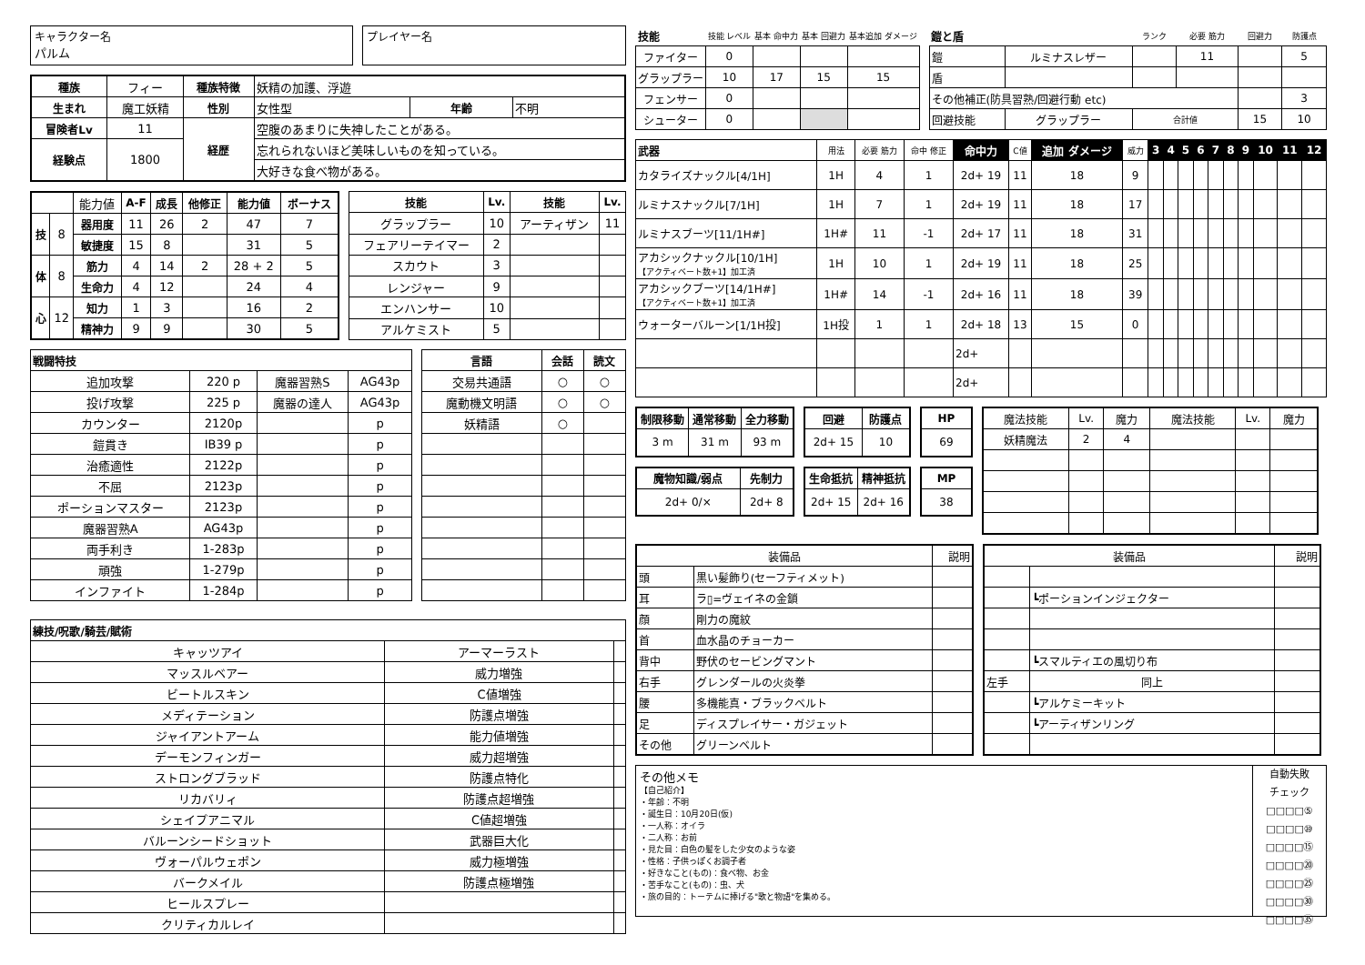キャラクター名
パルム
プレイヤー名
| 種族 | フィー | 種族特徴 | 妖精の加護、浮遊 | | |
| 生まれ | 魔工妖精 | 性別 | 女性型 | 年齢 | 不明 |
| 冒険者Lv | 11 | 経歴 | 空腹のあまりに失神したことがある。 | | |
| 経験点 | 1800 | | 忘れられないほど美味しいものを知っている。 | | |
| | | | 大好きな食べ物がある。 | | |
| | | 能力値 | A-F | 成長 | 他修正 | 能力値 | ボーナス |
| 技 | 8 | 器用度 | 11 | 26 | 2 | 47 | 7 |
| | | 敏捷度 | 15 | 8 | | 31 | 5 |
| 体 | 8 | 筋力 | 4 | 14 | 2 | 28 + 2 | 5 |
| | | 生命力 | 4 | 12 | | 24 | 4 |
| 心 | 12 | 知力 | 1 | 3 | | 16 | 2 |
| | | 精神力 | 9 | 9 | | 30 | 5 |
| 技能 | Lv. | 技能 | Lv. |
| --- | --- | --- | --- |
| グラップラー | 10 | アーティザン | 11 |
| フェアリーテイマー | 2 | | |
| スカウト | 3 | | |
| レンジャー | 9 | | |
| エンハンサー | 10 | | |
| アルケミスト | 5 | | |
| 戦闘特技 | | | |
| --- | --- | --- | --- |
| 追加攻撃 | 220 p | 魔器習熟S | AG43p |
| 投げ攻撃 | 225 p | 魔器の達人 | AG43p |
| カウンター | 2120p | | p |
| 鎧貫き | IB39 p | | p |
| 治癒適性 | 2122p | | p |
| 不屈 | 2123p | | p |
| ポーションマスター | 2123p | | p |
| 魔器習熟A | AG43p | | p |
| 両手利き | 1-283p | | p |
| 頑強 | 1-279p | | p |
| インファイト | 1-284p | | p |
| 言語 | 会話 | 読文 |
| --- | --- | --- |
| 交易共通語 | ○ | ○ |
| 魔動機文明語 | ○ | ○ |
| 妖精語 | ○ | |
| 練技/呪歌/騎芸/賦術 | | |
| --- | --- | --- |
| キャッツアイ | アーマーラスト | |
| マッスルベアー | 威力増強 | |
| ビートルスキン | C値増強 | |
| メディテーション | 防護点増強 | |
| ジャイアントアーム | 能力値増強 | |
| デーモンフィンガー | 威力超増強 | |
| ストロングブラッド | 防護点特化 | |
| リカバリィ | 防護点超増強 | |
| シェイプアニマル | C値超増強 | |
| バルーンシードショット | 武器巨大化 | |
| ヴォーパルウェポン | 威力極増強 | |
| バークメイル | 防護点極増強 | |
| ヒールスプレー | | |
| クリティカルレイ | | |
| 技能 | 技能 レベル | 基本 命中力 | 基本 回避力 | 基本追加 ダメージ |
| ファイター | 0 | | | |
| グラップラー | 10 | 17 | 15 | 15 |
| フェンサー | 0 | | | |
| シューター | 0 | | | |
| 鎧と盾 | | ランク | 必要 筋力 | 回避力 | 防護点 |
| 鎧 | ルミナスレザー | | 11 | | 5 |
| 盾 | | | | | |
| その他補正(防具習熟/回避行動 etc) | | | | | 3 |
| 回避技能 | グラップラー | 合計値 | | 15 | 10 |
| 武器 | 用法 | 必要 筋力 | 命中 修正 | 命中力 | C値 | 追加 ダメージ | 威力 | 3 | 4 | 5 | 6 | 7 | 8 | 9 | 10 | 11 | 12 |
| カタライズナックル[4/1H] | 1H | 4 | 1 | 2d+ 19 | 11 | 18 | 9 | | | | | | | | | | |
| ルミナスナックル[7/1H] | 1H | 7 | 1 | 2d+ 19 | 11 | 18 | 17 | | | | | | | | | | |
| ルミナスブーツ[11/1H#] | 1H# | 11 | -1 | 2d+ 17 | 11 | 18 | 31 | | | | | | | | | | |
| アカシックナックル[10/1H] 【アクティベート数+1】加工済 | 1H | 10 | 1 | 2d+ 19 | 11 | 18 | 25 | | | | | | | | | | |
| アカシックブーツ[14/1H#] 【アクティベート数+1】加工済 | 1H# | 14 | -1 | 2d+ 16 | 11 | 18 | 39 | | | | | | | | | | |
| ウォーターバルーン[1/1H投] | 1H投 | 1 | 1 | 2d+ 18 | 13 | 15 | 0 | | | | | | | | | | |
| | | | | 2d+ | | | | | | | | | | | | | |
| | | | | 2d+ | | | | | | | | | | | | | |
| 制限移動 | 通常移動 | 全力移動 |
| --- | --- | --- |
| 3 m | 31 m | 93 m |
| 魔物知識/弱点 | 先制力 |
| --- | --- |
| 2d+ 0/× | 2d+ 8 |
| 回避 | 防護点 |
| --- | --- |
| 2d+ 15 | 10 |
| 生命抵抗 | 精神抵抗 |
| --- | --- |
| 2d+ 15 | 2d+ 16 |
| HP |
| --- |
| 69 |
| MP |
| --- |
| 38 |
| 魔法技能 | Lv. | 魔力 | 魔法技能 | Lv. | 魔力 |
| 妖精魔法 | 2 | 4 | | | |
| 装備品 | | 説明 |
| 頭 | 黒い髪飾り(セーフティメット) | |
| 耳 | ラ▯=ヴェイネの金鎖 | |
| 顔 | 剛力の魔紋 | |
| 首 | 血水晶のチョーカー | |
| 背中 | 野伏のセービングマント | |
| 右手 | グレンダールの火炎拳 | |
| 腰 | 多機能真・ブラックベルト | |
| 足 | ディスプレイサー・ガジェット | |
| その他 | グリーンベルト | |
| 装備品 | | 説明 |
| | ┗ポーションインジェクター | |
| | ┗スマルティエの風切り布 | |
| 左手 | 同上 | |
| | ┗アルケミーキット | |
| | ┗アーティザンリング | |
その他メモ
【自己紹介】
・年齢：不明
・誕生日：10月20日(仮)
・一人称：オイラ
・二人称：お前
・見た目：白色の髪をした少女のような姿
・性格：子供っぽくお調子者
・好きなこと(もの)：食べ物、お金
・苦手なこと(もの)：虫、犬
・旅の目的：トーテムに捧げる"歌と物語"を集める。
自動失敗
チェック
□□□□⑤
□□□□⑩
□□□□⑮
□□□□⑳
□□□□㉕
□□□□㉚
□□□□㉟